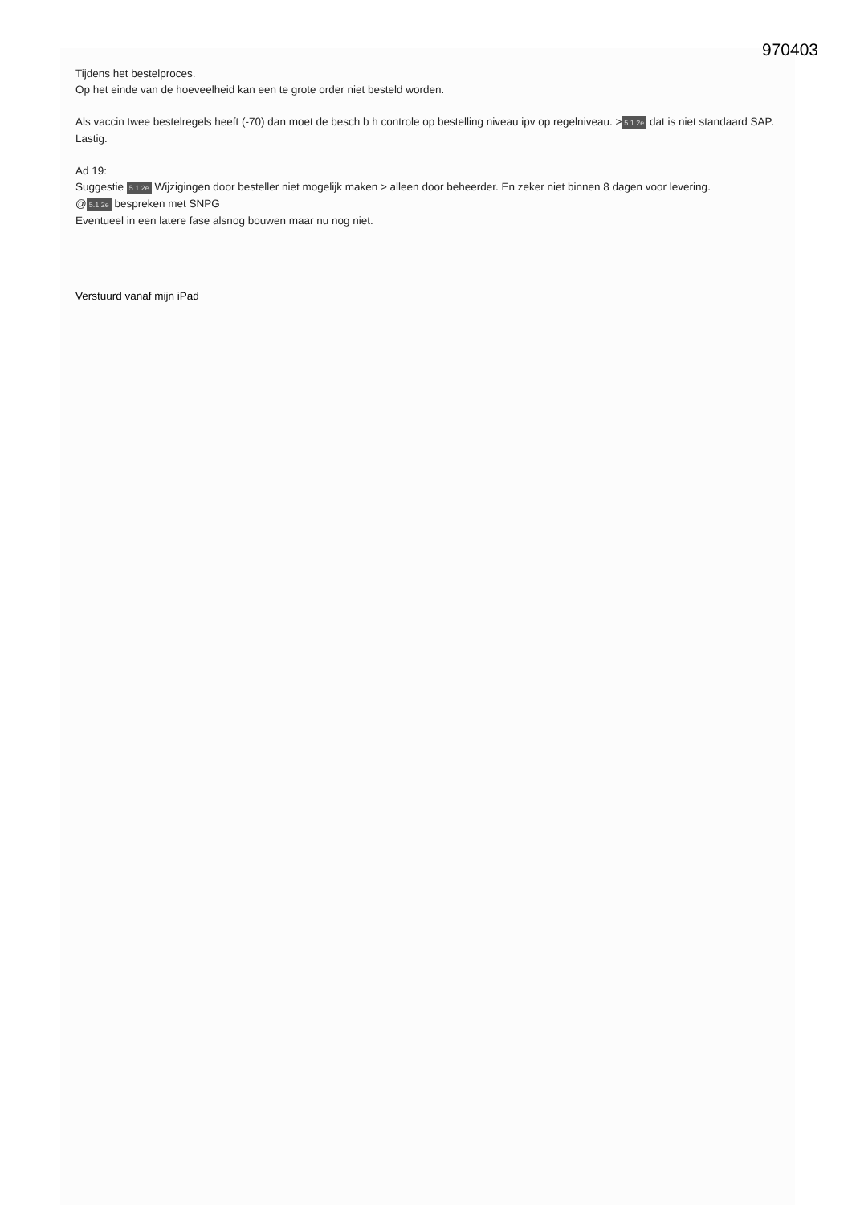970403
Tijdens het bestelproces.
Op het einde van de hoeveelheid kan een te grote order niet besteld worden.
Als vaccin twee bestelregels heeft (-70) dan moet de besch b h controle op bestelling niveau ipv op regelniveau. > 5.1.2e dat is niet standaard SAP. Lastig.
Ad 19:
Suggestie 5.1.2e Wijzigingen door besteller niet mogelijk maken > alleen door beheerder. En zeker niet binnen 8 dagen voor levering.
@ 5.1.2e bespreken met SNPG
Eventueel in een latere fase alsnog bouwen maar nu nog niet.
Verstuurd vanaf mijn iPad